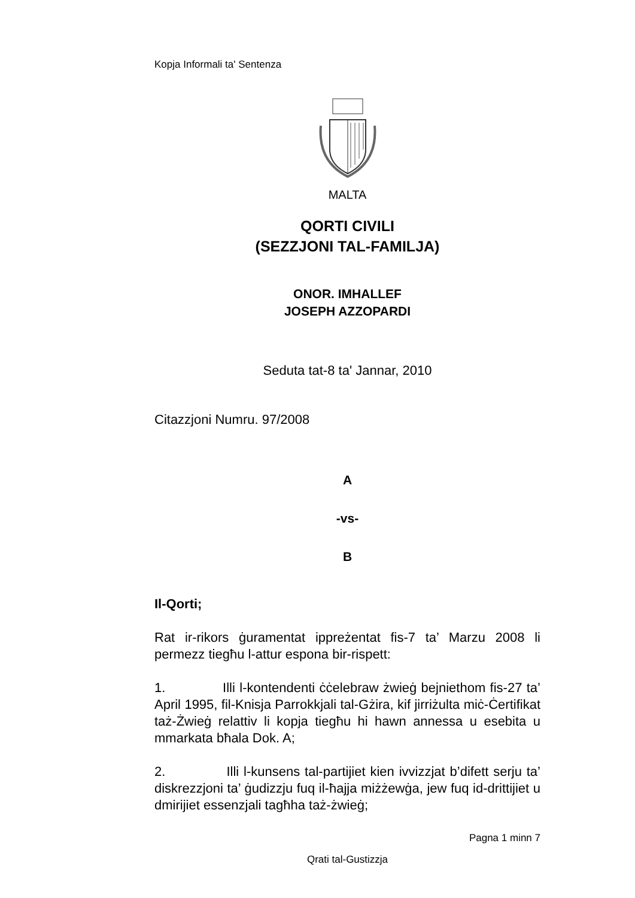Kopja Informali ta' Sentenza
MALTA
QORTI CIVILI
(SEZZJONI TAL-FAMILJA)
ONOR. IMHALLEF
JOSEPH AZZOPARDI
Seduta tat-8 ta' Jannar, 2010
Citazzjoni Numru. 97/2008
A
-vs-
B
Il-Qorti;
Rat ir-rikors ġuramentat ippreżentat fis-7 ta’ Marzu 2008 li permezz tiegħu l-attur espona bir-rispett:
1. Illi l-kontendenti ċċelebraw żwieġ bejniethom fis-27 ta’ April 1995, fil-Knisja Parrokkjali tal-Gżira, kif jirriżulta miċ-Ċertifikat taż-Żwieġ relattiv li kopja tiegħu hi hawn annessa u esebita u mmarkata bħala Dok. A;
2. Illi l-kunsens tal-partijiet kien ivvizzjat b’difett serju ta’ diskrezzjoni ta’ ġudizzju fuq il-ħajja miżżewġa, jew fuq id-drittijiet u dmirijiet essenzjali tagħha taż-żwieġ;
Pagna 1 minn 7
Qrati tal-Gustizzja